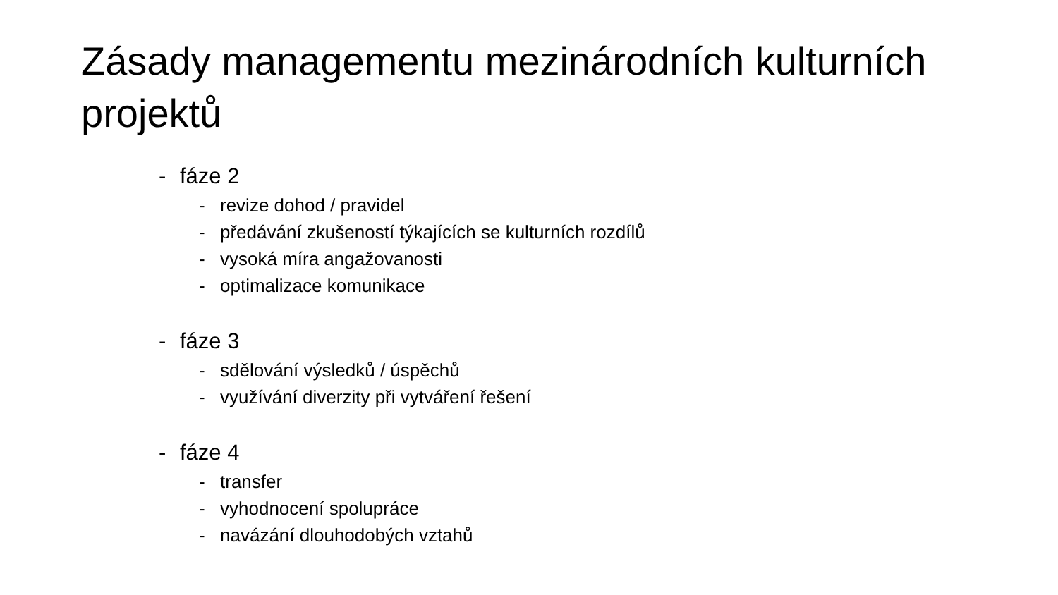Zásady managementu mezinárodních kulturních projektů
- fáze 2
- revize dohod / pravidel
- předávání zkušeností týkajících se kulturních rozdílů
- vysoká míra angažovanosti
- optimalizace komunikace
- fáze 3
- sdělování výsledků / úspěchů
- využívání diverzity při vytváření řešení
- fáze 4
- transfer
- vyhodnocení spolupráce
- navázání dlouhodobých vztahů